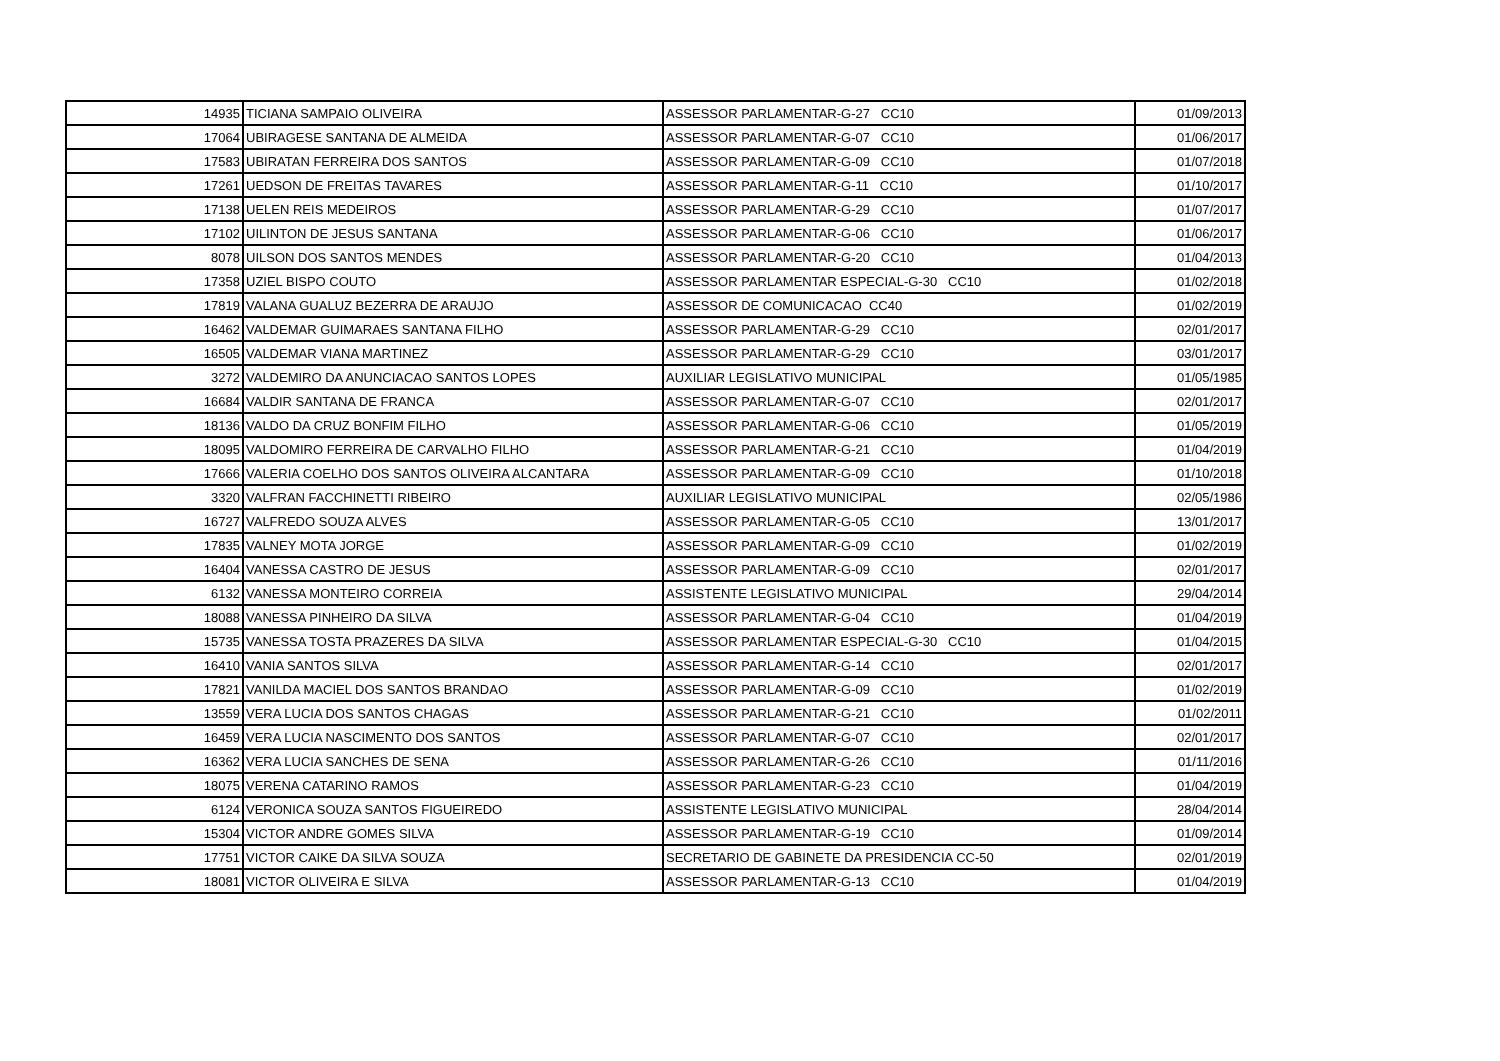| 14935 | TICIANA SAMPAIO OLIVEIRA | ASSESSOR PARLAMENTAR-G-27 CC10 | 01/09/2013 |
| 17064 | UBIRAGESE SANTANA DE ALMEIDA | ASSESSOR PARLAMENTAR-G-07 CC10 | 01/06/2017 |
| 17583 | UBIRATAN FERREIRA DOS SANTOS | ASSESSOR PARLAMENTAR-G-09 CC10 | 01/07/2018 |
| 17261 | UEDSON DE FREITAS TAVARES | ASSESSOR PARLAMENTAR-G-11 CC10 | 01/10/2017 |
| 17138 | UELEN REIS MEDEIROS | ASSESSOR PARLAMENTAR-G-29 CC10 | 01/07/2017 |
| 17102 | UILINTON DE JESUS SANTANA | ASSESSOR PARLAMENTAR-G-06 CC10 | 01/06/2017 |
| 8078 | UILSON DOS SANTOS MENDES | ASSESSOR PARLAMENTAR-G-20 CC10 | 01/04/2013 |
| 17358 | UZIEL BISPO COUTO | ASSESSOR PARLAMENTAR ESPECIAL-G-30 CC10 | 01/02/2018 |
| 17819 | VALANA GUALUZ BEZERRA DE ARAUJO | ASSESSOR DE COMUNICACAO CC40 | 01/02/2019 |
| 16462 | VALDEMAR GUIMARAES SANTANA FILHO | ASSESSOR PARLAMENTAR-G-29 CC10 | 02/01/2017 |
| 16505 | VALDEMAR VIANA MARTINEZ | ASSESSOR PARLAMENTAR-G-29 CC10 | 03/01/2017 |
| 3272 | VALDEMIRO DA ANUNCIACAO SANTOS LOPES | AUXILIAR LEGISLATIVO MUNICIPAL | 01/05/1985 |
| 16684 | VALDIR SANTANA DE FRANCA | ASSESSOR PARLAMENTAR-G-07 CC10 | 02/01/2017 |
| 18136 | VALDO DA CRUZ BONFIM FILHO | ASSESSOR PARLAMENTAR-G-06 CC10 | 01/05/2019 |
| 18095 | VALDOMIRO FERREIRA DE CARVALHO FILHO | ASSESSOR PARLAMENTAR-G-21 CC10 | 01/04/2019 |
| 17666 | VALERIA COELHO DOS SANTOS OLIVEIRA ALCANTARA | ASSESSOR PARLAMENTAR-G-09 CC10 | 01/10/2018 |
| 3320 | VALFRAN FACCHINETTI RIBEIRO | AUXILIAR LEGISLATIVO MUNICIPAL | 02/05/1986 |
| 16727 | VALFREDO SOUZA ALVES | ASSESSOR PARLAMENTAR-G-05 CC10 | 13/01/2017 |
| 17835 | VALNEY MOTA JORGE | ASSESSOR PARLAMENTAR-G-09 CC10 | 01/02/2019 |
| 16404 | VANESSA CASTRO DE JESUS | ASSESSOR PARLAMENTAR-G-09 CC10 | 02/01/2017 |
| 6132 | VANESSA MONTEIRO CORREIA | ASSISTENTE LEGISLATIVO MUNICIPAL | 29/04/2014 |
| 18088 | VANESSA PINHEIRO DA SILVA | ASSESSOR PARLAMENTAR-G-04 CC10 | 01/04/2019 |
| 15735 | VANESSA TOSTA PRAZERES DA SILVA | ASSESSOR PARLAMENTAR ESPECIAL-G-30 CC10 | 01/04/2015 |
| 16410 | VANIA SANTOS SILVA | ASSESSOR PARLAMENTAR-G-14 CC10 | 02/01/2017 |
| 17821 | VANILDA MACIEL DOS SANTOS BRANDAO | ASSESSOR PARLAMENTAR-G-09 CC10 | 01/02/2019 |
| 13559 | VERA LUCIA DOS SANTOS CHAGAS | ASSESSOR PARLAMENTAR-G-21 CC10 | 01/02/2011 |
| 16459 | VERA LUCIA NASCIMENTO DOS SANTOS | ASSESSOR PARLAMENTAR-G-07 CC10 | 02/01/2017 |
| 16362 | VERA LUCIA SANCHES DE SENA | ASSESSOR PARLAMENTAR-G-26 CC10 | 01/11/2016 |
| 18075 | VERENA CATARINO RAMOS | ASSESSOR PARLAMENTAR-G-23 CC10 | 01/04/2019 |
| 6124 | VERONICA SOUZA SANTOS FIGUEIREDO | ASSISTENTE LEGISLATIVO MUNICIPAL | 28/04/2014 |
| 15304 | VICTOR ANDRE GOMES SILVA | ASSESSOR PARLAMENTAR-G-19 CC10 | 01/09/2014 |
| 17751 | VICTOR CAIKE DA SILVA SOUZA | SECRETARIO DE GABINETE DA PRESIDENCIA CC-50 | 02/01/2019 |
| 18081 | VICTOR OLIVEIRA E SILVA | ASSESSOR PARLAMENTAR-G-13 CC10 | 01/04/2019 |